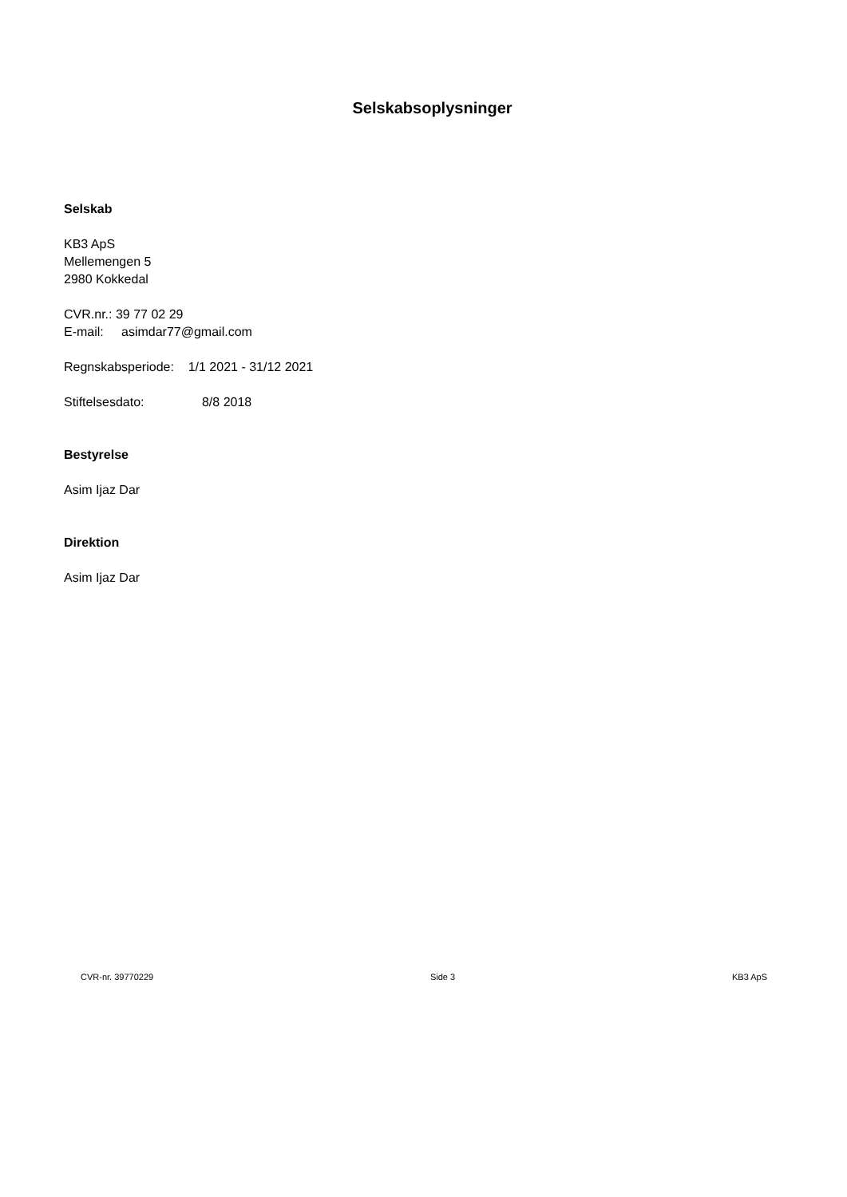Selskabsoplysninger
Selskab
KB3 ApS
Mellemengen 5
2980 Kokkedal
CVR.nr.: 39 77 02 29
E-mail: asimdar77@gmail.com
Regnskabsperiode: 1/1 2021 - 31/12 2021
Stiftelsesdato: 8/8 2018
Bestyrelse
Asim Ijaz Dar
Direktion
Asim Ijaz Dar
CVR-nr. 39770229 Side 3 KB3 ApS